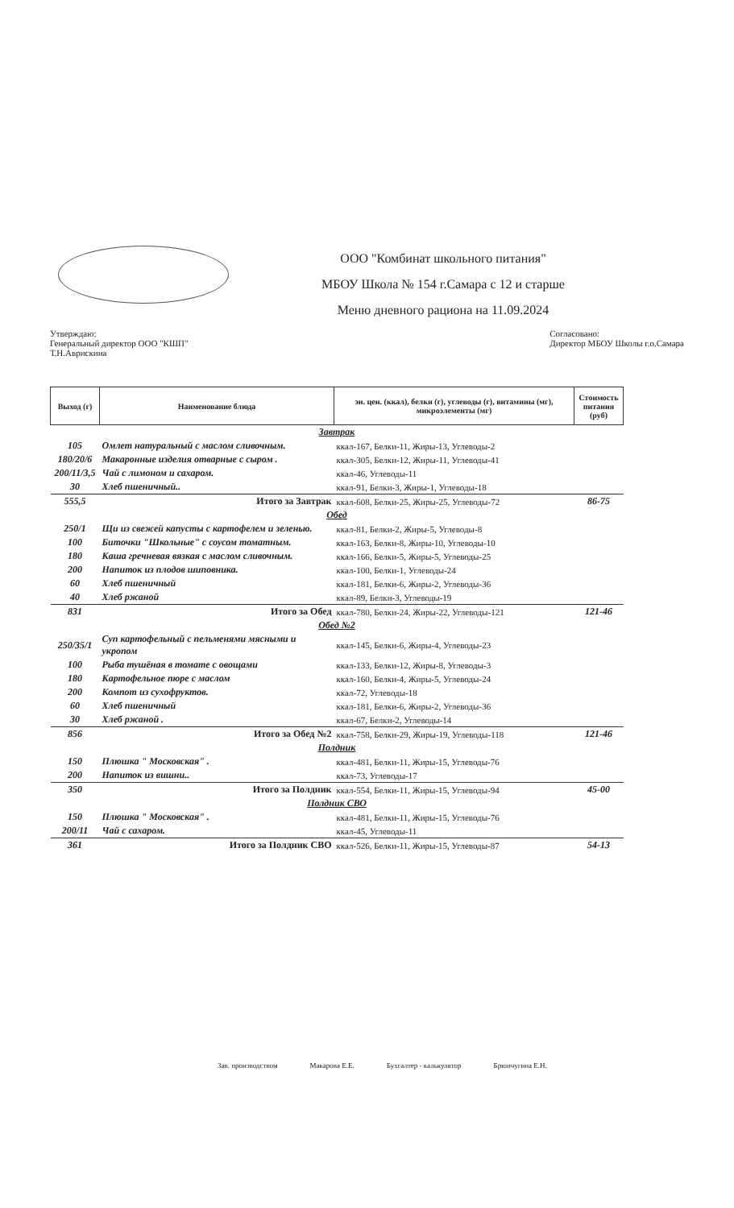ООО "Комбинат школьного питания"
МБОУ Школа № 154 г.Самара с 12 и старше
Меню дневного рациона на 11.09.2024
Утверждаю:
Генеральный директор ООО "КШП"
Т.Н.Аврискина
Согласовано:
Директор МБОУ Школы г.о.Самара
| Выход (г) | Наименование блюда | эн. цен. (ккал), белки (г), углеводы (г), витамины (мг), микроэлементы (мг) | Стоимость питания (руб) |
| --- | --- | --- | --- |
| Завтрак | | | |
| 105 | Омлет натуральный с маслом сливочным. | ккал-167, Белки-11, Жиры-13, Углеводы-2 | |
| 180/20/6 | Макаронные изделия отварные с сыром . | ккал-305, Белки-12, Жиры-11, Углеводы-41 | |
| 200/11/3,5 | Чай с лимоном и сахаром. | ккал-46, Углеводы-11 | |
| 30 | Хлеб пшеничный.. | ккал-91, Белки-3, Жиры-1, Углеводы-18 | |
| 555,5 | Итого за Завтрак | ккал-608, Белки-25, Жиры-25, Углеводы-72 | 86-75 |
| Обед | | | |
| 250/1 | Щи из свежей капусты с картофелем и зеленью. | ккал-81, Белки-2, Жиры-5, Углеводы-8 | |
| 100 | Биточки "Школьные" с соусом томатным. | ккал-163, Белки-8, Жиры-10, Углеводы-10 | |
| 180 | Каша гречневая вязкая с маслом сливочным. | ккал-166, Белки-5, Жиры-5, Углеводы-25 | |
| 200 | Напиток из плодов шиповника. | ккал-100, Белки-1, Углеводы-24 | |
| 60 | Хлеб пшеничный | ккал-181, Белки-6, Жиры-2, Углеводы-36 | |
| 40 | Хлеб ржаной | ккал-89, Белки-3, Углеводы-19 | |
| 831 | Итого за Обед | ккал-780, Белки-24, Жиры-22, Углеводы-121 | 121-46 |
| Обед №2 | | | |
| 250/35/1 | Суп картофельный с пельменями мясными и укропом | ккал-145, Белки-6, Жиры-4, Углеводы-23 | |
| 100 | Рыба тушёная в томате с овощами | ккал-133, Белки-12, Жиры-8, Углеводы-3 | |
| 180 | Картофельное пюре с маслом | ккал-160, Белки-4, Жиры-5, Углеводы-24 | |
| 200 | Компот из сухофруктов. | ккал-72, Углеводы-18 | |
| 60 | Хлеб пшеничный | ккал-181, Белки-6, Жиры-2, Углеводы-36 | |
| 30 | Хлеб ржаной . | ккал-67, Белки-2, Углеводы-14 | |
| 856 | Итого за Обед №2 | ккал-758, Белки-29, Жиры-19, Углеводы-118 | 121-46 |
| Полдник | | | |
| 150 | Плюшка " Московская" . | ккал-481, Белки-11, Жиры-15, Углеводы-76 | |
| 200 | Напиток из вишни.. | ккал-73, Углеводы-17 | |
| 350 | Итого за Полдник | ккал-554, Белки-11, Жиры-15, Углеводы-94 | 45-00 |
| Полдник СВО | | | |
| 150 | Плюшка " Московская" . | ккал-481, Белки-11, Жиры-15, Углеводы-76 | |
| 200/11 | Чай с сахаром. | ккал-45, Углеводы-11 | |
| 361 | Итого за Полдник СВО | ккал-526, Белки-11, Жиры-15, Углеводы-87 | 54-13 |
Зав. производством Макарова Е.Е. Бухгалтер - калькулятор Брюнчугина Е.Н.